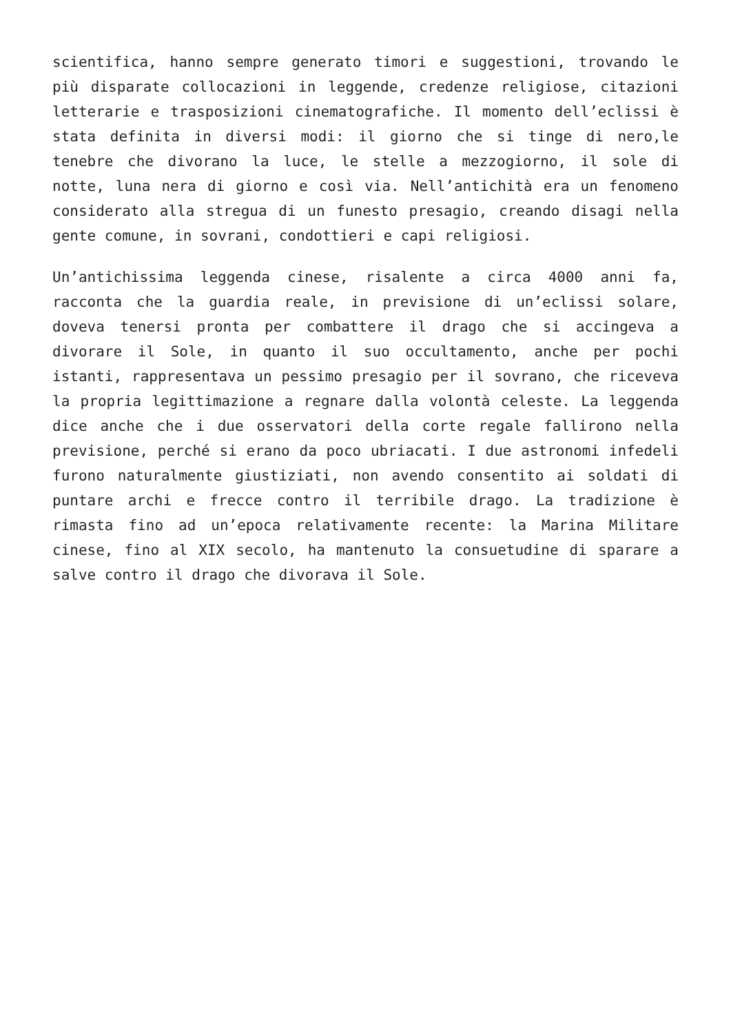scientifica, hanno sempre generato timori e suggestioni, trovando le più disparate collocazioni in leggende, credenze religiose, citazioni letterarie e trasposizioni cinematografiche. Il momento dell’eclissi è stata definita in diversi modi: il giorno che si tinge di nero,le tenebre che divorano la luce, le stelle a mezzogiorno, il sole di notte, luna nera di giorno e così via. Nell’antichità era un fenomeno considerato alla stregua di un funesto presagio, creando disagi nella gente comune, in sovrani, condottieri e capi religiosi.
Un’antichissima leggenda cinese, risalente a circa 4000 anni fa, racconta che la guardia reale, in previsione di un’eclissi solare, doveva tenersi pronta per combattere il drago che si accingeva a divorare il Sole, in quanto il suo occultamento, anche per pochi istanti, rappresentava un pessimo presagio per il sovrano, che riceveva la propria legittimazione a regnare dalla volontà celeste. La leggenda dice anche che i due osservatori della corte regale fallirono nella previsione, perché si erano da poco ubriacati. I due astronomi infedeli furono naturalmente giustiziati, non avendo consentito ai soldati di puntare archi e frecce contro il terribile drago. La tradizione è rimasta fino ad un’epoca relativamente recente: la Marina Militare cinese, fino al XIX secolo, ha mantenuto la consuetudine di sparare a salve contro il drago che divorava il Sole.